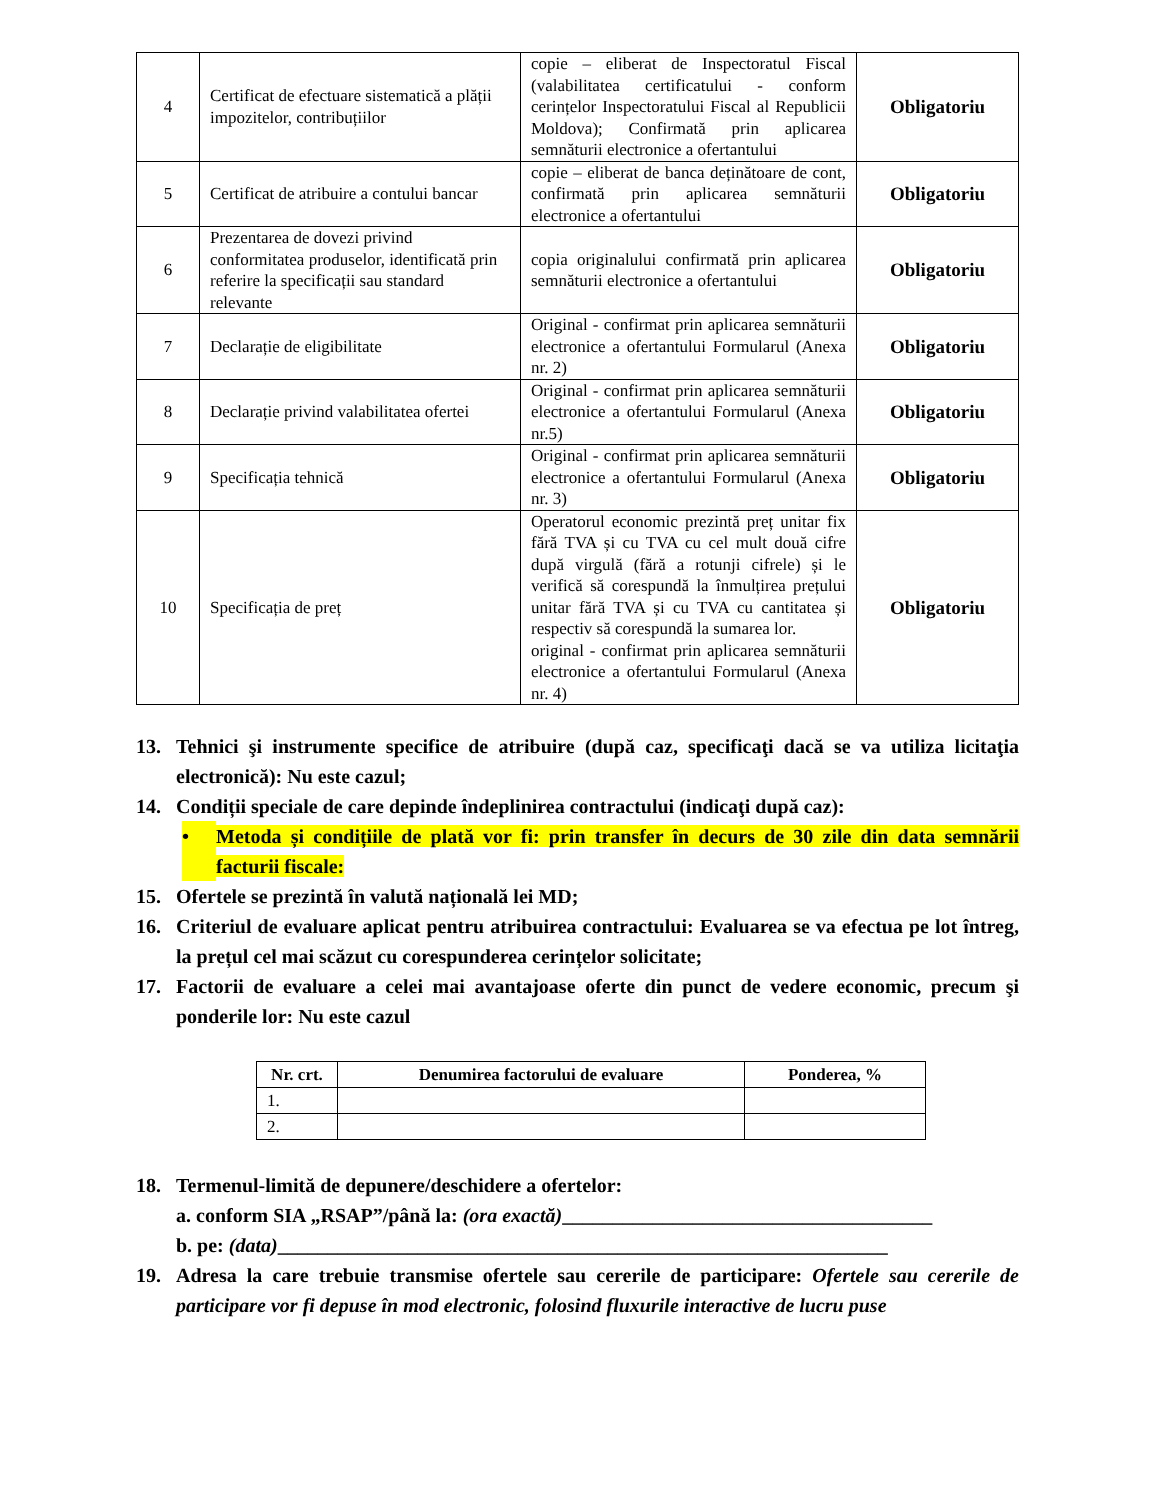| 4 | Certificat de efectuare sistematică a plății impozitelor, contribuțiilor | copie – eliberat de Inspectoratul Fiscal (valabilitatea certificatului - conform cerințelor Inspectoratului Fiscal al Republicii Moldova); Confirmată prin aplicarea semnăturii electronice a ofertantului | Obligatoriu |
| 5 | Certificat de atribuire a contului bancar | copie – eliberat de banca deținătoare de cont, confirmată prin aplicarea semnăturii electronice a ofertantului | Obligatoriu |
| 6 | Prezentarea de dovezi privind conformitatea produselor, identificată prin referire la specificații sau standard relevante | copia originalului confirmată prin aplicarea semnăturii electronice a ofertantului | Obligatoriu |
| 7 | Declarație de eligibilitate | Original - confirmat prin aplicarea semnăturii electronice a ofertantului Formularul (Anexa nr. 2) | Obligatoriu |
| 8 | Declarație privind valabilitatea ofertei | Original - confirmat prin aplicarea semnăturii electronice a ofertantului Formularul (Anexa nr.5) | Obligatoriu |
| 9 | Specificația tehnică | Original - confirmat prin aplicarea semnăturii electronice a ofertantului Formularul (Anexa nr. 3) | Obligatoriu |
| 10 | Specificația de preț | Operatorul economic prezintă preț unitar fix fără TVA și cu TVA cu cel mult două cifre după virgulă (fără a rotunji cifrele) și le verifică să corespundă la înmulțirea prețului unitar fără TVA și cu TVA cu cantitatea și respectiv să corespundă la sumarea lor. original - confirmat prin aplicarea semnăturii electronice a ofertantului Formularul (Anexa nr. 4) | Obligatoriu |
13. Tehnici şi instrumente specifice de atribuire (după caz, specificaţi dacă se va utiliza licitaţia electronică): Nu este cazul;
14. Condiții speciale de care depinde îndeplinirea contractului (indicaţi după caz):
• Metoda și condițiile de plată vor fi: prin transfer în decurs de 30 zile din data semnării facturii fiscale:
15. Ofertele se prezintă în valută națională lei MD;
16. Criteriul de evaluare aplicat pentru atribuirea contractului: Evaluarea se va efectua pe lot întreg, la prețul cel mai scăzut cu corespunderea cerințelor solicitate;
17. Factorii de evaluare a celei mai avantajoase oferte din punct de vedere economic, precum şi ponderile lor: Nu este cazul
| Nr. crt. | Denumirea factorului de evaluare | Ponderea, % |
| --- | --- | --- |
| 1. | | |
| 2. | | |
18. Termenul-limită de depunere/deschidere a ofertelor:
a. conform SIA „RSAP”/până la: (ora exactă)_____________________________________
b. pe: (data)_____________________________________________________________
19. Adresa la care trebuie transmise ofertele sau cererile de participare: Ofertele sau cererile de participare vor fi depuse în mod electronic, folosind fluxurile interactive de lucru puse